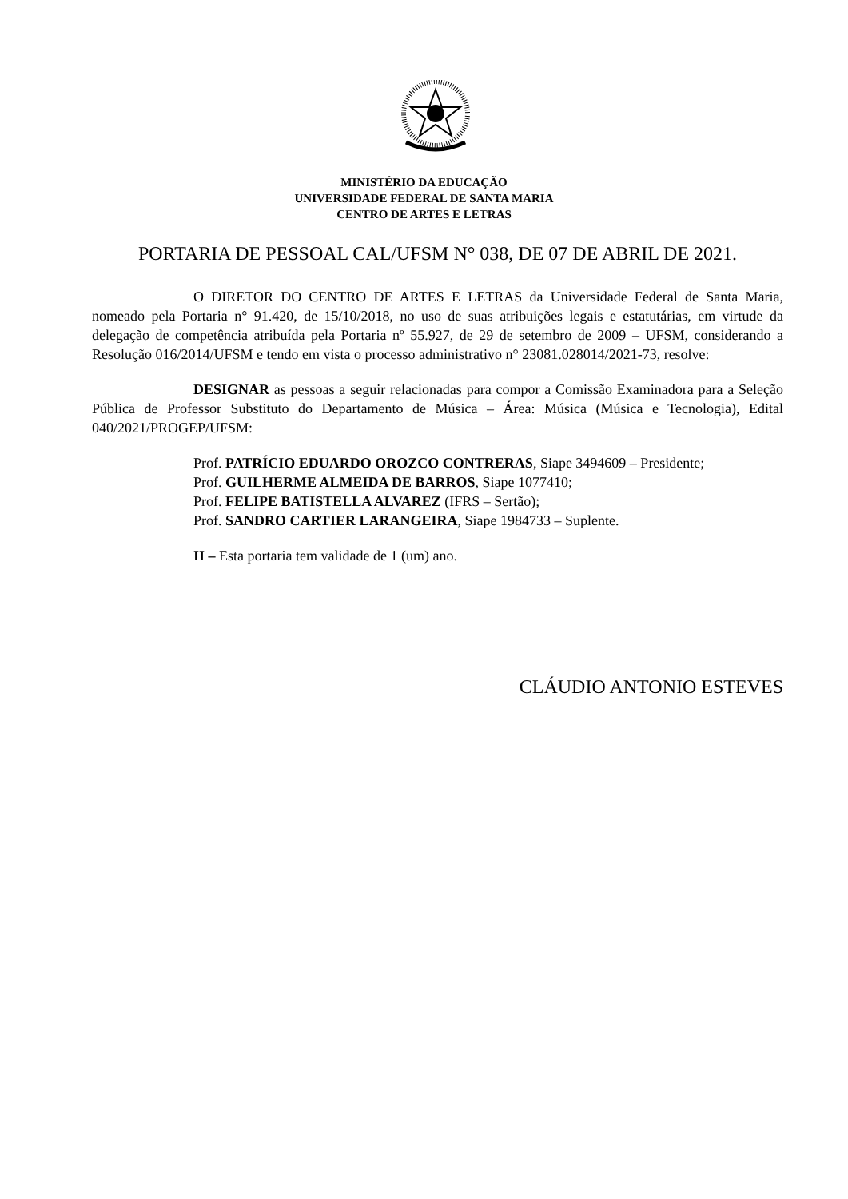MINISTÉRIO DA EDUCAÇÃO
UNIVERSIDADE FEDERAL DE SANTA MARIA
CENTRO DE ARTES E LETRAS
PORTARIA DE PESSOAL CAL/UFSM N° 038, DE 07 DE ABRIL DE 2021.
O DIRETOR DO CENTRO DE ARTES E LETRAS da Universidade Federal de Santa Maria, nomeado pela Portaria n° 91.420, de 15/10/2018, no uso de suas atribuições legais e estatutárias, em virtude da delegação de competência atribuída pela Portaria nº 55.927, de 29 de setembro de 2009 – UFSM, considerando a Resolução 016/2014/UFSM e tendo em vista o processo administrativo n° 23081.028014/2021-73, resolve:
DESIGNAR as pessoas a seguir relacionadas para compor a Comissão Examinadora para a Seleção Pública de Professor Substituto do Departamento de Música – Área: Música (Música e Tecnologia), Edital 040/2021/PROGEP/UFSM:
Prof. PATRÍCIO EDUARDO OROZCO CONTRERAS, Siape 3494609 – Presidente;
Prof. GUILHERME ALMEIDA DE BARROS, Siape 1077410;
Prof. FELIPE BATISTELLA ALVAREZ (IFRS – Sertão);
Prof. SANDRO CARTIER LARANGEIRA, Siape 1984733 – Suplente.
II – Esta portaria tem validade de 1 (um) ano.
CLÁUDIO ANTONIO ESTEVES